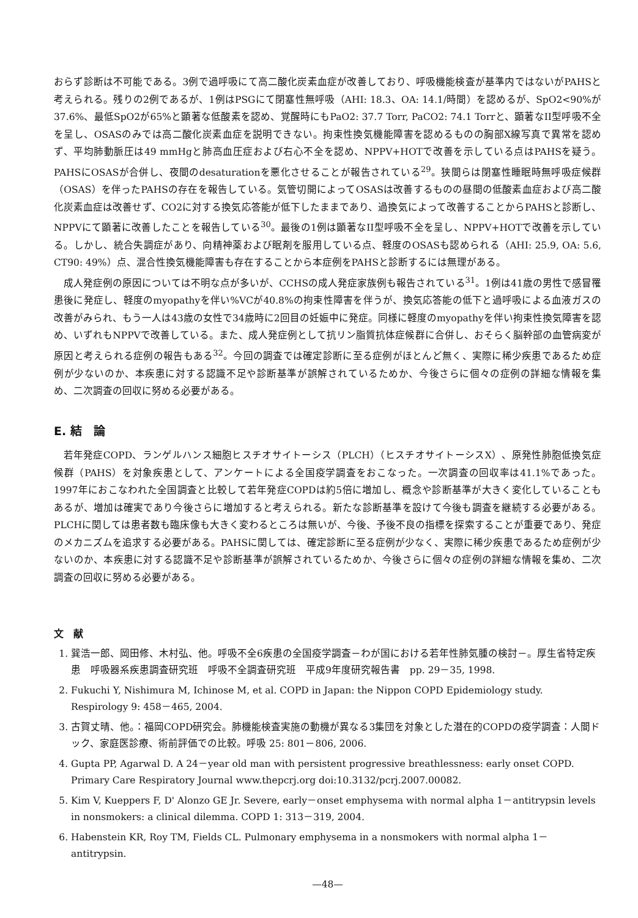おらず診断は不可能である。3例で過呼吸にて高二酸化炭素血症が改善しており、呼吸機能検査が基準内ではないがPAHSと考えられる。残りの2例であるが、1例はPSGにて閉塞性無呼吸（AHI: 18.3、OA: 14.1/時間）を認めるが、SpO2<90%が37.6%、最低SpO2が65%と顕著な低酸素を認め、覚醒時にもPaO2: 37.7 Torr, PaCO2: 74.1 Torrと、顕著なII型呼吸不全を呈し、OSASのみでは高二酸化炭素血症を説明できない。拘束性換気機能障害を認めるものの胸部X線写真で異常を認めず、平均肺動脈圧は49 mmHgと肺高血圧症および右心不全を認め、NPPV+HOTで改善を示している点はPAHSを疑う。PAHSにOSASが合併し、夜間のdesaturationを悪化させることが報告されている<sup>29</sup>。狭間らは閉塞性睡眠時無呼吸症候群（OSAS）を伴ったPAHSの存在を報告している。気管切開によってOSASは改善するものの昼間の低酸素血症および高二酸化炭素血症は改善せず、CO2に対する換気応答能が低下したままであり、過換気によって改善することからPAHSと診断し、NPPVにて顕著に改善したことを報告している<sup>30</sup>。最後の1例は顕著なII型呼吸不全を呈し、NPPV+HOTで改善を示している。しかし、統合失調症があり、向精神薬および眠剤を服用している点、軽度のOSASも認められる（AHI: 25.9, OA: 5.6, CT90: 49%）点、混合性換気機能障害も存在することから本症例をPAHSと診断するには無理がある。
成人発症例の原因については不明な点が多いが、CCHSの成人発症家族例も報告されている<sup>31</sup>。1例は41歳の男性で感冒罹患後に発症し、軽度のmyopathyを伴い%VCが40.8%の拘束性障害を伴うが、換気応答能の低下と過呼吸による血液ガスの改善がみられ、もう一人は43歳の女性で34歳時に2回目の妊娠中に発症。同様に軽度のmyopathyを伴い拘束性換気障害を認め、いずれもNPPVで改善している。また、成人発症例として抗リン脂質抗体症候群に合併し、おそらく脳幹部の血管病変が原因と考えられる症例の報告もある<sup>32</sup>。今回の調査では確定診断に至る症例がほとんど無く、実際に稀少疾患であるため症例が少ないのか、本疾患に対する認識不足や診断基準が誤解されているためか、今後さらに個々の症例の詳細な情報を集め、二次調査の回収に努める必要がある。
E. 結　論
若年発症COPD、ランゲルハンス細胞ヒスチオサイトーシス（PLCH）（ヒスチオサイトーシスX）、原発性肺胞低換気症候群（PAHS）を対象疾患として、アンケートによる全国疫学調査をおこなった。一次調査の回収率は41.1%であった。1997年におこなわれた全国調査と比較して若年発症COPDは約5倍に増加し、概念や診断基準が大きく変化していることもあるが、増加は確実であり今後さらに増加すると考えられる。新たな診断基準を設けて今後も調査を継続する必要がある。PLCHに関しては患者数も臨床像も大きく変わるところは無いが、今後、予後不良の指標を探索することが重要であり、発症のメカニズムを追求する必要がある。PAHSに関しては、確定診断に至る症例が少なく、実際に稀少疾患であるため症例が少ないのか、本疾患に対する認識不足や診断基準が誤解されているためか、今後さらに個々の症例の詳細な情報を集め、二次調査の回収に努める必要がある。
文　献
1. 巽浩一郎、岡田修、木村弘、他。呼吸不全6疾患の全国疫学調査－わが国における若年性肺気腫の検討－。厚生省特定疾患　呼吸器系疾患調査研究班　呼吸不全調査研究班　平成9年度研究報告書　pp. 29－35, 1998.
2. Fukuchi Y, Nishimura M, Ichinose M, et al. COPD in Japan: the Nippon COPD Epidemiology study. Respirology 9: 458－465, 2004.
3. 古賀丈晴、他。：福岡COPD研究会。肺機能検査実施の動機が異なる3集団を対象とした潜在的COPDの疫学調査：人間ドック、家庭医診療、術前評価での比較。呼吸 25: 801－806, 2006.
4. Gupta PP, Agarwal D. A 24－year old man with persistent progressive breathlessness: early onset COPD. Primary Care Respiratory Journal www.thepcrj.org doi:10.3132/pcrj.2007.00082.
5. Kim V, Kueppers F, D' Alonzo GE Jr. Severe, early－onset emphysema with normal alpha 1－antitrypsin levels in nonsmokers: a clinical dilemma. COPD 1: 313－319, 2004.
6. Habenstein KR, Roy TM, Fields CL. Pulmonary emphysema in a nonsmokers with normal alpha 1－antitrypsin.
—48—